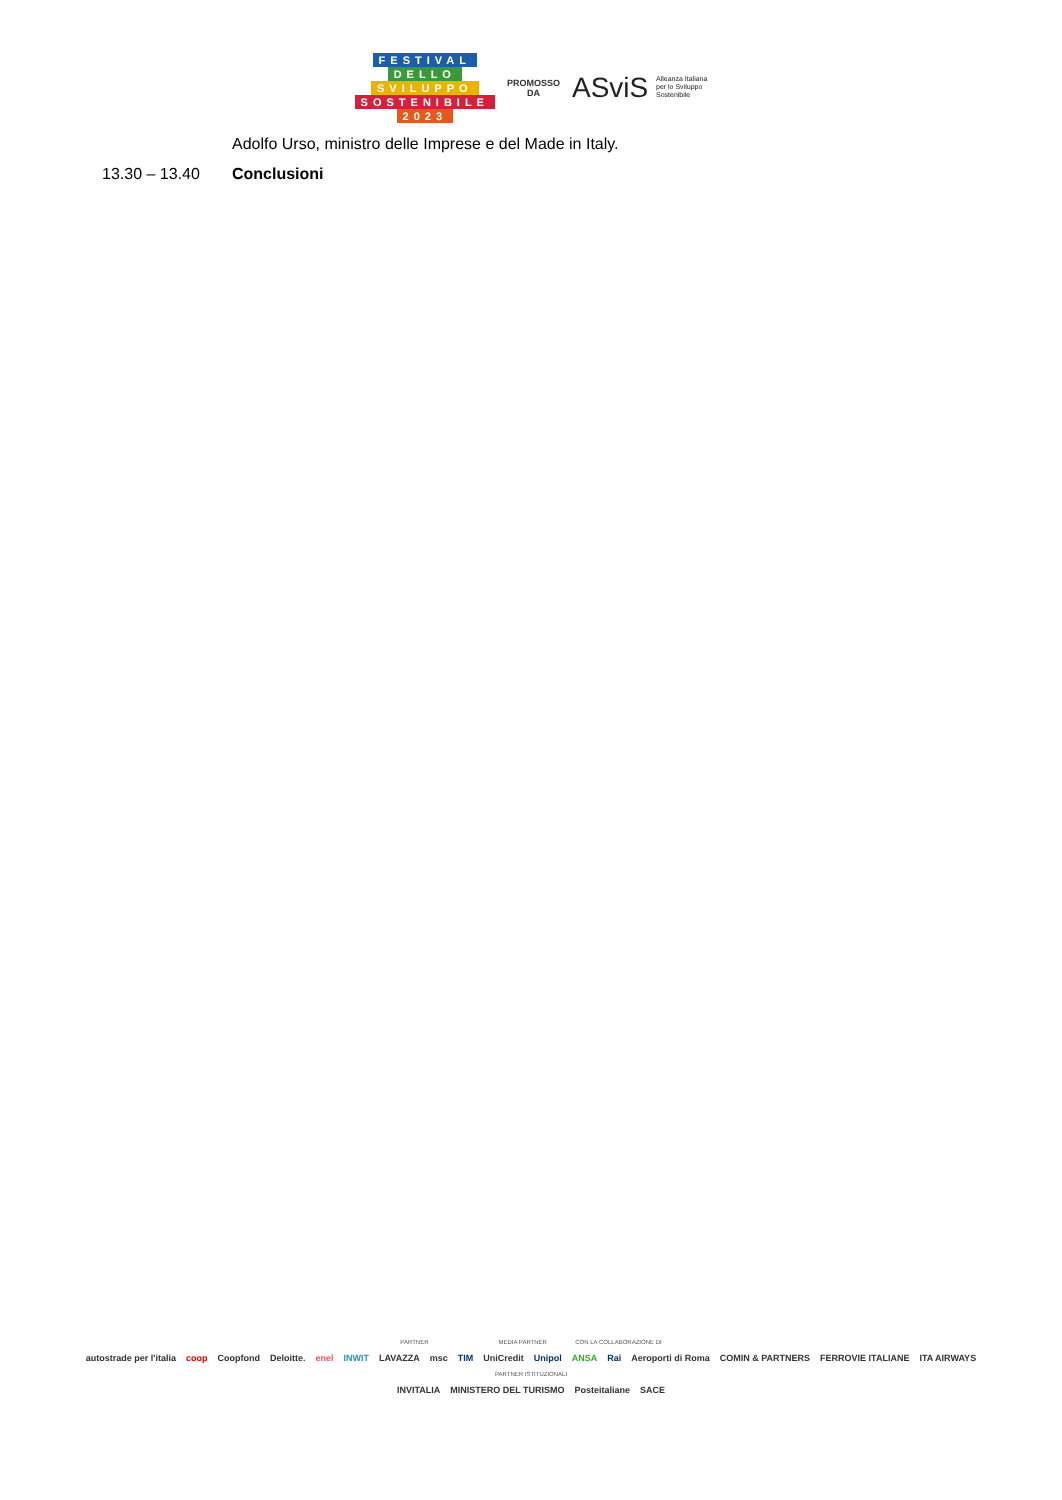FESTIVAL
DELLO
SVILUPPO
SOSTENIBILE
2023
PROMOSSO
DA
ASviS Alleanza Italiana
per lo Sviluppo
Sostenibile
Adolfo Urso, ministro delle Imprese e del Made in Italy.
13.30 – 13.40 Conclusioni
PARTNER MEDIA PARTNER CON LA COLLABORAZIONE DI
autostrade per l'italia coop Coopfond Deloitte. enel INWIT LAVAZZA msc TIM UniCredit Unipol ANSA Rai Aeroporti di Roma COMIN & PARTNERS FERROVIE ITALIANE ITA AIRWAYS
PARTNER ISTITUZIONALI
INVITALIA MINISTERO DEL TURISMO Posteitaliane SACE